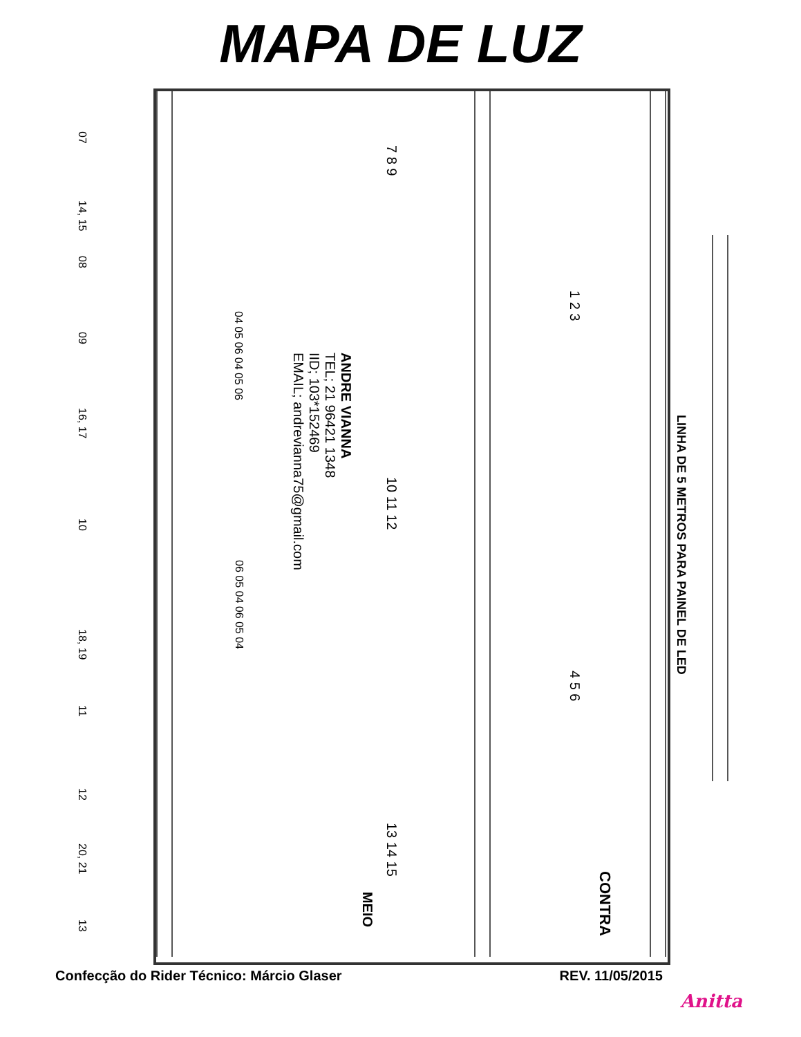MAPA DE LUZ
ANDRE VIANNA
TEL; 21 96421 1348
IID; 103*152469
EMAIL; andrevianna75@gmail.com
LINHA DE 5 METROS PARA PAINEL DE LED
CONTRA
MEIO
07
14, 15
08
09
16, 17
10
18, 19
11
12
20, 21
13
04 05 06 04 05 06
06 05 04 06 05 04
7 8 9
10 11 12
13 14 15
1 2 3
4 5 6
Confecção do Rider Técnico: Márcio Glaser REV. 11/05/2015
Anitta